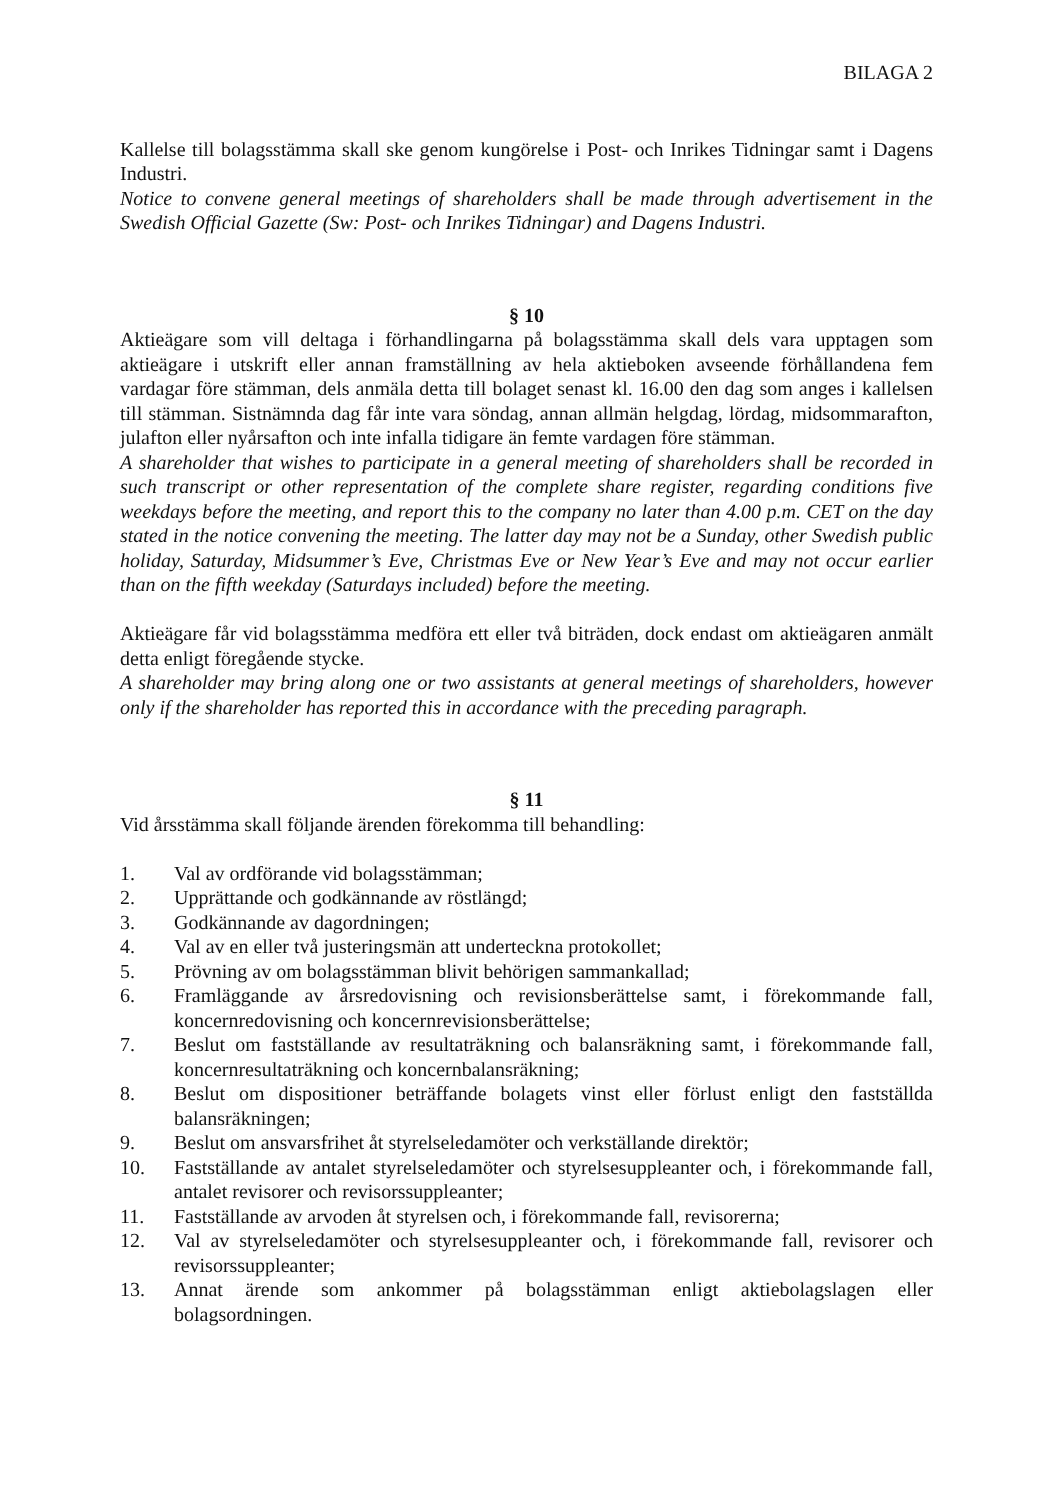BILAGA 2
Kallelse till bolagsstämma skall ske genom kungörelse i Post- och Inrikes Tidningar samt i Dagens Industri.
Notice to convene general meetings of shareholders shall be made through advertisement in the Swedish Official Gazette (Sw: Post- och Inrikes Tidningar) and Dagens Industri.
§ 10
Aktieägare som vill deltaga i förhandlingarna på bolagsstämma skall dels vara upptagen som aktieägare i utskrift eller annan framställning av hela aktieboken avseende förhållandena fem vardagar före stämman, dels anmäla detta till bolaget senast kl. 16.00 den dag som anges i kallelsen till stämman. Sistnämnda dag får inte vara söndag, annan allmän helgdag, lördag, midsommarafton, julafton eller nyårsafton och inte infalla tidigare än femte vardagen före stämman.
A shareholder that wishes to participate in a general meeting of shareholders shall be recorded in such transcript or other representation of the complete share register, regarding conditions five weekdays before the meeting, and report this to the company no later than 4.00 p.m. CET on the day stated in the notice convening the meeting. The latter day may not be a Sunday, other Swedish public holiday, Saturday, Midsummer’s Eve, Christmas Eve or New Year’s Eve and may not occur earlier than on the fifth weekday (Saturdays included) before the meeting.
Aktieägare får vid bolagsstämma medföra ett eller två biträden, dock endast om aktieägaren anmält detta enligt föregående stycke.
A shareholder may bring along one or two assistants at general meetings of shareholders, however only if the shareholder has reported this in accordance with the preceding paragraph.
§ 11
Vid årsstämma skall följande ärenden förekomma till behandling:
1. Val av ordförande vid bolagsstämman;
2. Upprättande och godkännande av röstlängd;
3. Godkännande av dagordningen;
4. Val av en eller två justeringsmän att underteckna protokollet;
5. Prövning av om bolagsstämman blivit behörigen sammankallad;
6. Framläggande av årsredovisning och revisionsberättelse samt, i förekommande fall, koncernredovisning och koncernrevisionsberättelse;
7. Beslut om fastställande av resultaträkning och balansräkning samt, i förekommande fall, koncernresultaträkning och koncernbalansräkning;
8. Beslut om dispositioner beträffande bolagets vinst eller förlust enligt den fastställda balansräkningen;
9. Beslut om ansvarsfrihet åt styrelseledamöter och verkställande direktör;
10. Fastställande av antalet styrelseledamöter och styrelsesuppleanter och, i förekommande fall, antalet revisorer och revisorssuppleanter;
11. Fastställande av arvoden åt styrelsen och, i förekommande fall, revisorerna;
12. Val av styrelseledamöter och styrelsesuppleanter och, i förekommande fall, revisorer och revisorssuppleanter;
13. Annat ärende som ankommer på bolagsstämman enligt aktiebolagslagen eller bolagsordningen.